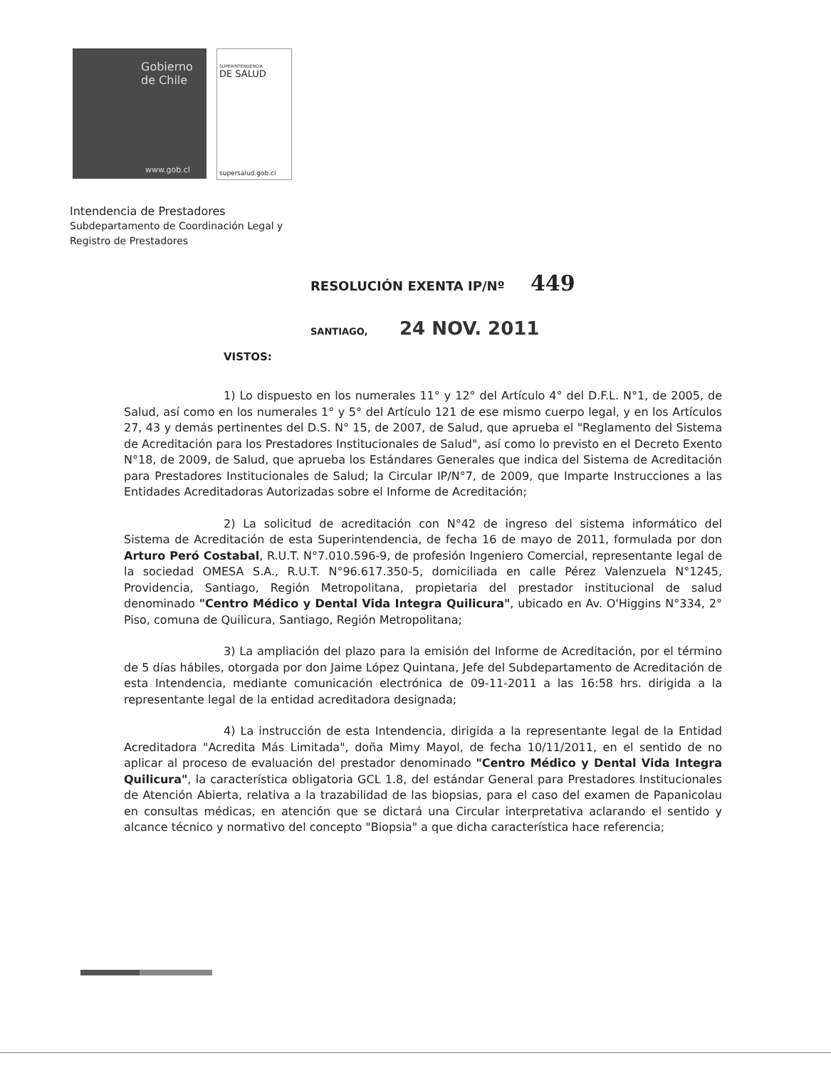Gobierno
de Chile
www.gob.cl
SUPERINTENDENCIA
DE SALUD
supersalud.gob.cl
Intendencia de Prestadores
Subdepartamento de Coordinación Legal y
Registro de Prestadores
RESOLUCIÓN EXENTA IP/Nº 449
SANTIAGO, 24 NOV. 2011
VISTOS:
1) Lo dispuesto en los numerales 11° y 12° del Artículo 4° del D.F.L. N°1, de 2005, de Salud, así como en los numerales 1° y 5° del Artículo 121 de ese mismo cuerpo legal, y en los Artículos 27, 43 y demás pertinentes del D.S. N° 15, de 2007, de Salud, que aprueba el "Reglamento del Sistema de Acreditación para los Prestadores Institucionales de Salud", así como lo previsto en el Decreto Exento N°18, de 2009, de Salud, que aprueba los Estándares Generales que indica del Sistema de Acreditación para Prestadores Institucionales de Salud; la Circular IP/N°7, de 2009, que Imparte Instrucciones a las Entidades Acreditadoras Autorizadas sobre el Informe de Acreditación;
2) La solicitud de acreditación con N°42 de ingreso del sistema informático del Sistema de Acreditación de esta Superintendencia, de fecha 16 de mayo de 2011, formulada por don Arturo Peró Costabal, R.U.T. N°7.010.596-9, de profesión Ingeniero Comercial, representante legal de la sociedad OMESA S.A., R.U.T. N°96.617.350-5, domiciliada en calle Pérez Valenzuela N°1245, Providencia, Santiago, Región Metropolitana, propietaria del prestador institucional de salud denominado "Centro Médico y Dental Vida Integra Quilicura", ubicado en Av. O'Higgins N°334, 2° Piso, comuna de Quilicura, Santiago, Región Metropolitana;
3) La ampliación del plazo para la emisión del Informe de Acreditación, por el término de 5 días hábiles, otorgada por don Jaime López Quintana, Jefe del Subdepartamento de Acreditación de esta Intendencia, mediante comunicación electrónica de 09-11-2011 a las 16:58 hrs. dirigida a la representante legal de la entidad acreditadora designada;
4) La instrucción de esta Intendencia, dirigida a la representante legal de la Entidad Acreditadora "Acredita Más Limitada", doña Mimy Mayol, de fecha 10/11/2011, en el sentido de no aplicar al proceso de evaluación del prestador denominado "Centro Médico y Dental Vida Integra Quilicura", la característica obligatoria GCL 1.8, del estándar General para Prestadores Institucionales de Atención Abierta, relativa a la trazabilidad de las biopsias, para el caso del examen de Papanicolau en consultas médicas, en atención que se dictará una Circular interpretativa aclarando el sentido y alcance técnico y normativo del concepto "Biopsia" a que dicha característica hace referencia;